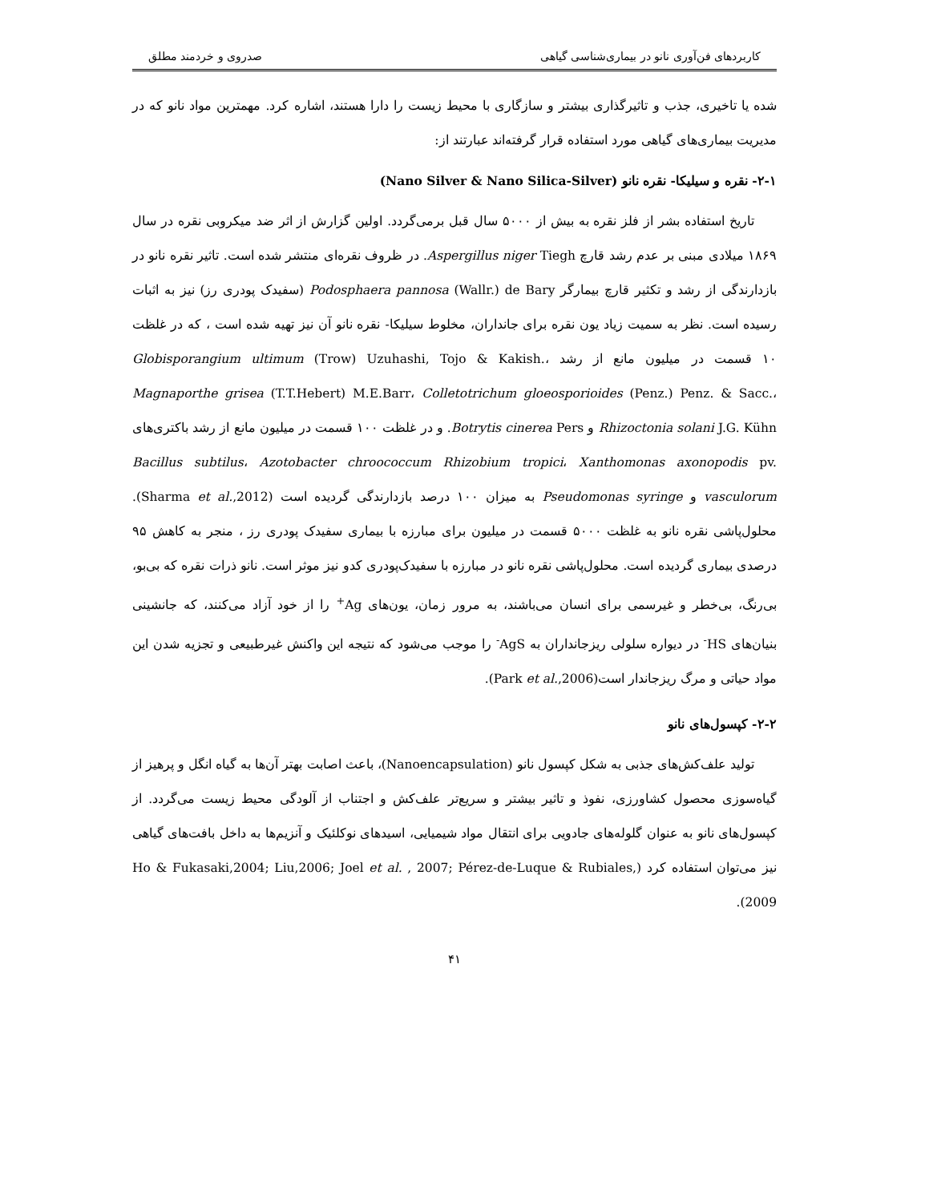کاربردهای فن‌آوری نانو در بیماری‌شناسی گیاهی صدروی و خردمند مطلق
شده یا تاخیری، جذب و تاثیرگذاری بیشتر و سازگاری با محیط زیست را دارا هستند، اشاره کرد. مهمترین مواد نانو که در مدیریت بیماری‌های گیاهی مورد استفاده قرار گرفته‌اند عبارتند از:
۲-۱- نقره و سیلیکا- نقره نانو (Nano Silver & Nano Silica-Silver)
تاریخ استفاده بشر از فلز نقره به بیش از ۵۰۰۰ سال قبل برمی‌گردد. اولین گزارش از اثر ضد میکروبی نقره در سال ۱۸۶۹ میلادی مبنی بر عدم رشد قارچ Aspergillus niger Tiegh. در ظروف نقره‌ای منتشر شده است. تاثیر نقره نانو در بازدارندگی از رشد و تکثیر قارچ بیمارگر Podosphaera pannosa (Wallr.) de Bary (سفیدک پودری رز) نیز به اثبات رسیده است. نظر به سمیت زیاد یون نقره برای جانداران، مخلوط سیلیکا- نقره نانو آن نیز تهیه شده است ، که در غلظت ۱۰ قسمت در میلیون مانع از رشد Globisporangium ultimum (Trow) Uzuhashi, Tojo & Kakish.، Magnaporthe grisea (T.T.Hebert) M.E.Barr، Colletotrichum gloeosporioides (Penz.) Penz. & Sacc.، Rhizoctonia solani J.G. Kühn و Botrytis cinerea Pers. و در غلظت ۱۰۰ قسمت در میلیون مانع از رشد باکتری‌های Bacillus subtilus، Azotobacter chroococcum Rhizobium tropici، Xanthomonas axonopodis pv. vasculorum و Pseudomonas syringe به میزان ۱۰۰ درصد بازدارندگی گردیده است (Sharma et al.,2012). محلول‌پاشی نقره نانو به غلظت ۵۰۰۰ قسمت در میلیون برای مبارزه با بیماری سفیدک پودری رز ، منجر به کاهش ۹۵ درصدی بیماری گردیده است. محلول‌پاشی نقره نانو در مبارزه با سفیدک‌پودری کدو نیز موثر است. نانو ذرات نقره که بی‌بو، بی‌رنگ، بی‌خطر و غیرسمی برای انسان می‌باشند، به مرور زمان، یون‌های Ag<sup>+</sup> را از خود آزاد می‌کنند، که جانشینی بنیان‌های HS<sup>-</sup> در دیواره سلولی ریزجانداران به AgS<sup>-</sup> را موجب می‌شود که نتیجه این واکنش غیرطبیعی و تجزیه شدن این مواد حیاتی و مرگ ریزجاندار است(Park et al.,2006).
۲-۲- کپسول‌های نانو
تولید علف‌کش‌های جذبی به شکل کپسول نانو (Nanoencapsulation)، باعث اصابت بهتر آن‌ها به گیاه انگل و پرهیز از گیاه‌سوزی محصول کشاورزی، نفوذ و تاثیر بیشتر و سریع‌تر علف‌کش و اجتناب از آلودگی محیط زیست می‌گردد. از کپسول‌های نانو به عنوان گلوله‌های جادویی برای انتقال مواد شیمیایی، اسیدهای نوکلئیک و آنزیم‌ها به داخل بافت‌های گیاهی نیز می‌توان استفاده کرد (Ho & Fukasaki,2004; Liu,2006; Joel et al. , 2007; Pérez-de-Luque & Rubiales, 2009).
۴۱